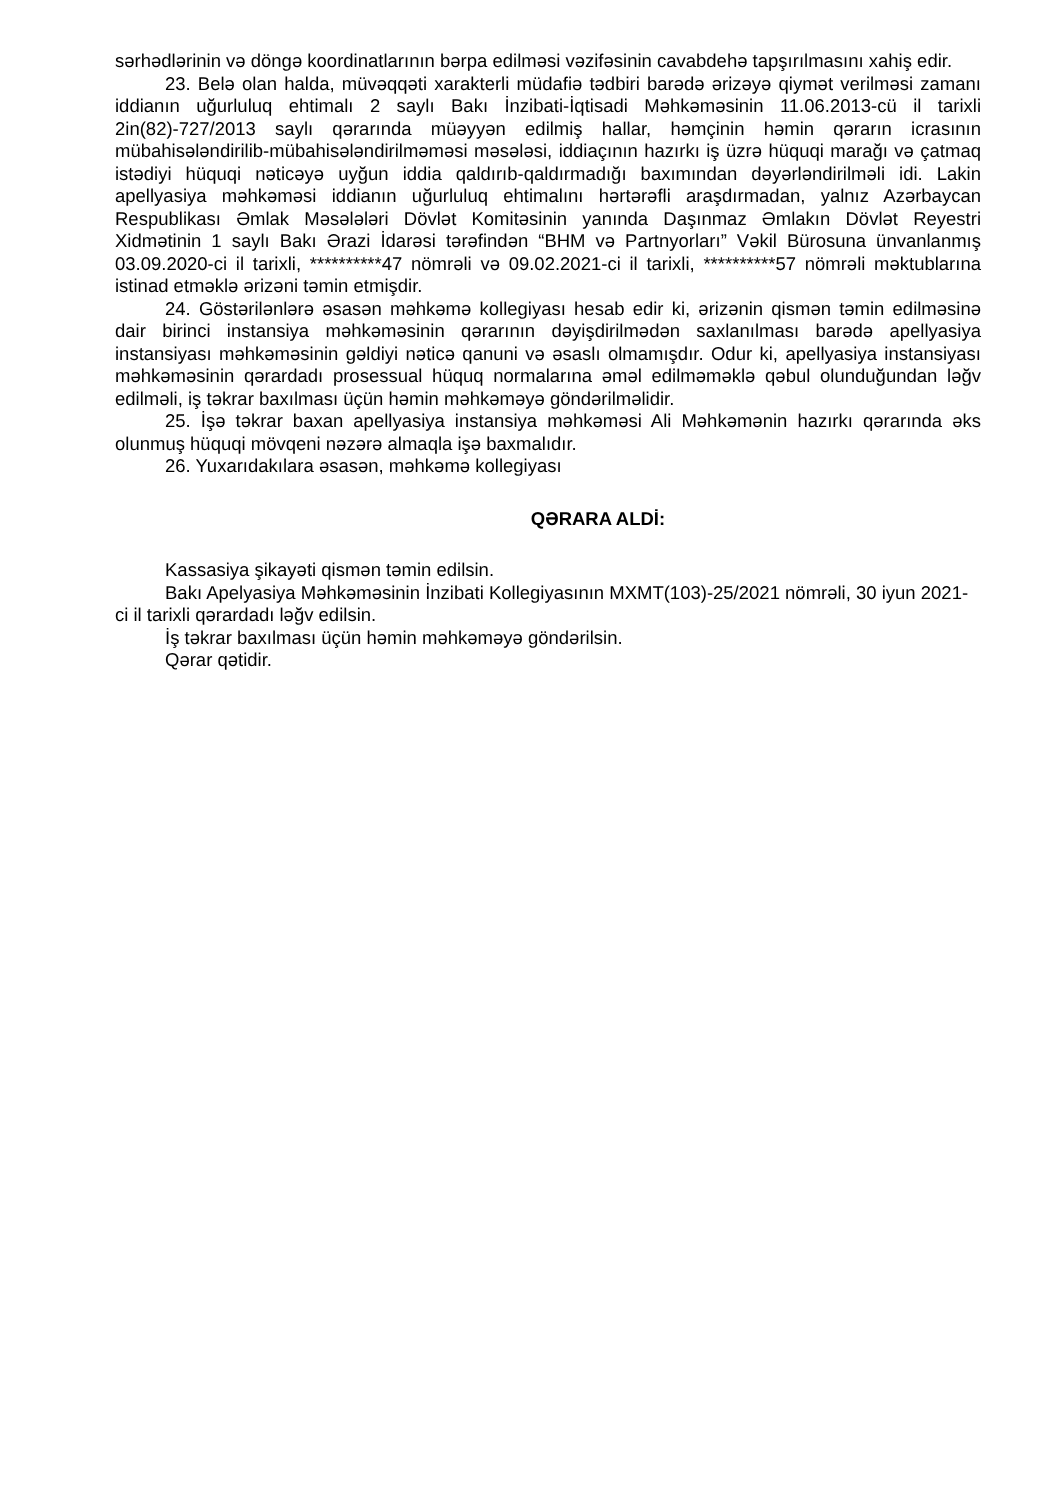sərhədlərinin və döngə koordinatlarının bərpa edilməsi vəzifəsinin cavabdehə tapşırılmasını xahiş edir.
23. Belə olan halda, müvəqqəti xarakterli müdafiə tədbiri barədə ərizəyə qiymət verilməsi zamanı iddianın uğurluluq ehtimalı 2 saylı Bakı İnzibati-İqtisadi Məhkəməsinin 11.06.2013-cü il tarixli 2in(82)-727/2013 saylı qərarında müəyyən edilmiş hallar, həmçinin həmin qərarın icrasının mübahisələndirilib-mübahisələndirilməməsi məsələsi, iddiaçının hazırkı iş üzrə hüquqi marağı və çatmaq istədiyi hüquqi nəticəyə uyğun iddia qaldırıb-qaldırmadığı baxımından dəyərləndirilməli idi. Lakin apellyasiya məhkəməsi iddianın uğurluluq ehtimalını hərtərəfli araşdırmadan, yalnız Azərbaycan Respublikası Əmlak Məsələləri Dövlət Komitəsinin yanında Daşınmaz Əmlakın Dövlət Reyestri Xidmətinin 1 saylı Bakı Ərazi İdarəsi tərəfindən “BHM və Partnyorları” Vəkil Bürosuna ünvanlanmış 03.09.2020-ci il tarixli, **********47 nömrəli və 09.02.2021-ci il tarixli, **********57 nömrəli məktublarına istinad etməklə ərizəni təmin etmişdir.
24. Göstərilənlərə əsasən məhkəmə kollegiyası hesab edir ki, ərizənin qismən təmin edilməsinə dair birinci instansiya məhkəməsinin qərarının dəyişdirilmədən saxlanılması barədə apellyasiya instansiyası məhkəməsinin gəldiyi nəticə qanuni və əsaslı olmamışdır. Odur ki, apellyasiya instansiyası məhkəməsinin qərardadı prosessual hüquq normalarına əməl edilməməklə qəbul olunduğundan ləğv edilməli, iş təkrar baxılması üçün həmin məhkəməyə göndərilməlidir.
25. İşə təkrar baxan apellyasiya instansiya məhkəməsi Ali Məhkəmənin hazırkı qərarında əks olunmuş hüquqi mövqeni nəzərə almaqla işə baxmalıdır.
26. Yuxarıdakılara əsasən, məhkəmə kollegiyası
QƏRARA ALDİ:
Kassasiya şikayəti qismən təmin edilsin.
Bakı Apelyasiya Məhkəməsinin İnzibati Kollegiyasının MXMT(103)-25/2021 nömrəli, 30 iyun 2021-ci il tarixli qərardadı ləğv edilsin.
İş təkrar baxılması üçün həmin məhkəməyə göndərilsin.
Qərar qətidir.